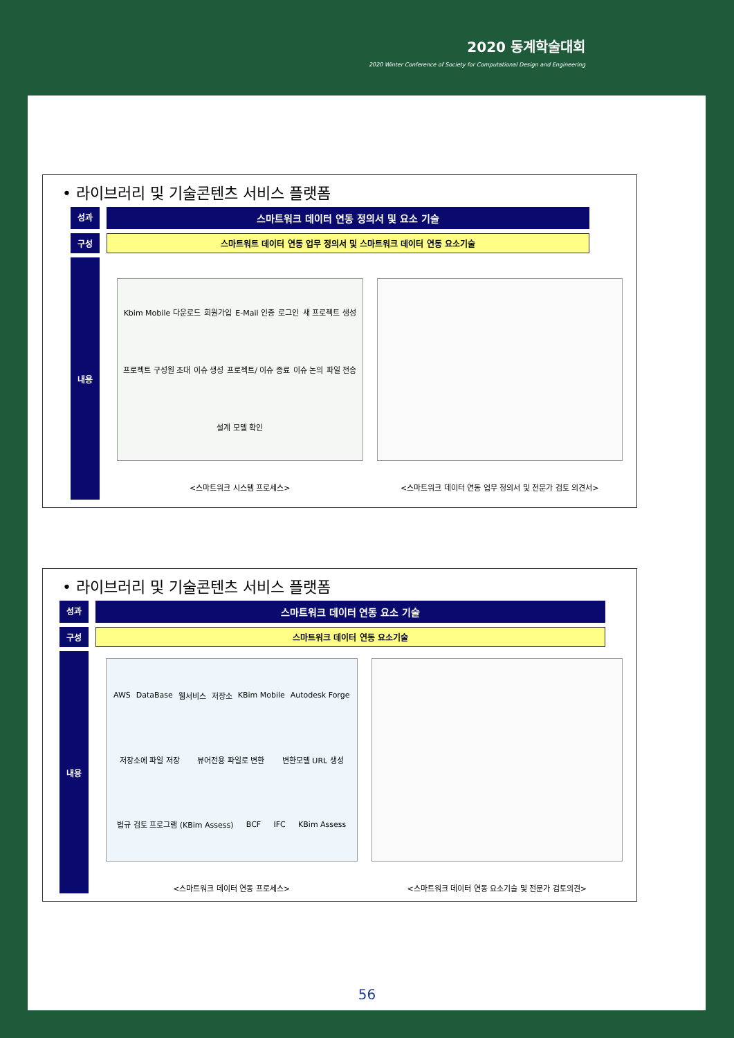2020 동계학술대회
2020 Winter Conference of Society for Computational Design and Engineering
• 라이브러리 및 기술콘텐츠 서비스 플랫폼
성과
스마트워크 데이터 연동 정의서 및 요소 기술
구성 스마트워트 데이터 연동 업무 정의서 및 스마트워크 데이터 연동 요소기술
내용
Kbim Mobile 다운로드 회원가입 E-Mail 인증 로그인 새 프로젝트 생성 프로젝트 구성원 초대 이슈 생성 프로젝트/ 이슈 종료 이슈 논의 파일 전송 설계 모델 확인
<스마트워크 시스템 프로세스>
<스마트워크 데이터 연동 업무 정의서 및 전문가 검토 의견서>
• 라이브러리 및 기술콘텐츠 서비스 플랫폼
성과
스마트워크 데이터 연동 요소 기술
구성 스마트워크 데이터 연동 요소기술
내용
AWS DataBase 웹서비스 저장소 KBim Mobile Autodesk Forge 저장소에 파일 저장 뷰어전용 파일로 변환 변환모델 URL 생성 법규 검토 프로그램 (KBim Assess) BCF IFC KBim Assess
<스마트워크 데이터 연동 프로세스>
<스마트워크 데이터 연동 요소기술 및 전문가 검토의견>
56